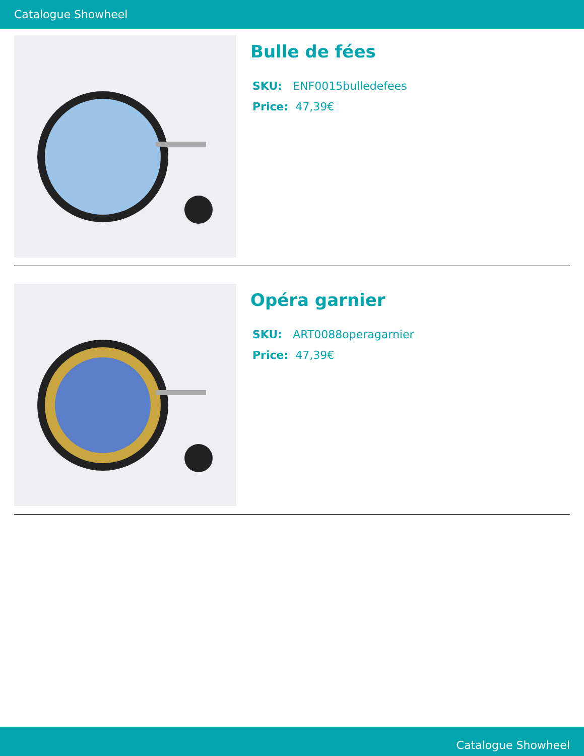Catalogue Showheel
Bulle de fées
SKU: ENF0015bulledefees
Price: 47,39€
Opéra garnier
SKU: ART0088operagarnier
Price: 47,39€
Catalogue Showheel